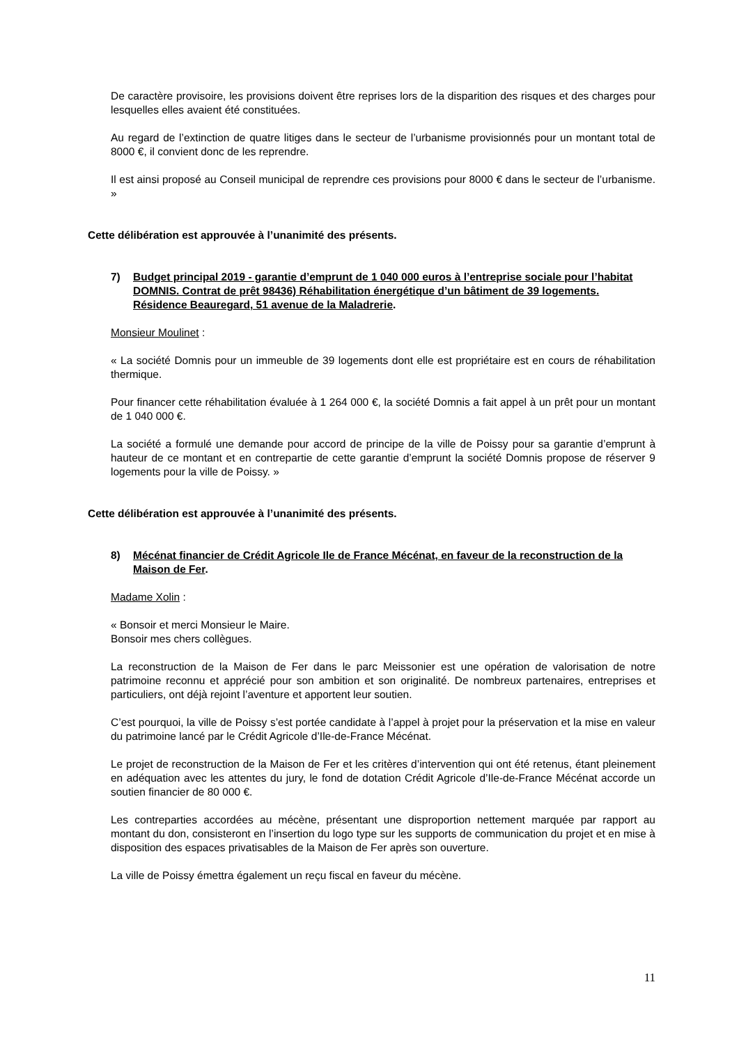De caractère provisoire, les provisions doivent être reprises lors de la disparition des risques et des charges pour lesquelles elles avaient été constituées.
Au regard de l’extinction de quatre litiges dans le secteur de l’urbanisme provisionnés pour un montant total de 8000 €, il convient donc de les reprendre.
Il est ainsi proposé au Conseil municipal de reprendre ces provisions pour 8000 € dans le secteur de l’urbanisme. »
Cette délibération est approuvée à l’unanimité des présents.
7) Budget principal 2019 - garantie d’emprunt de 1 040 000 euros à l’entreprise sociale pour l’habitat DOMNIS. Contrat de prêt 98436) Réhabilitation énergétique d’un bâtiment de 39 logements. Résidence Beauregard, 51 avenue de la Maladrerie.
Monsieur Moulinet :
« La société Domnis pour un immeuble de 39 logements dont elle est propriétaire est en cours de réhabilitation thermique.
Pour financer cette réhabilitation évaluée à 1 264 000 €, la société Domnis a fait appel à un prêt pour un montant de 1 040 000 €.
La société a formulé une demande pour accord de principe de la ville de Poissy pour sa garantie d’emprunt à hauteur de ce montant et en contrepartie de cette garantie d’emprunt la société Domnis propose de réserver 9 logements pour la ville de Poissy. »
Cette délibération est approuvée à l’unanimité des présents.
8) Mécénat financier de Crédit Agricole Ile de France Mécénat, en faveur de la reconstruction de la Maison de Fer.
Madame Xolin :
« Bonsoir et merci Monsieur le Maire.
Bonsoir mes chers collègues.
La reconstruction de la Maison de Fer dans le parc Meissonier est une opération de valorisation de notre patrimoine reconnu et apprécié pour son ambition et son originalité. De nombreux partenaires, entreprises et particuliers, ont déjà rejoint l’aventure et apportent leur soutien.
C’est pourquoi, la ville de Poissy s’est portée candidate à l’appel à projet pour la préservation et la mise en valeur du patrimoine lancé par le Crédit Agricole d’Ile-de-France Mécénat.
Le projet de reconstruction de la Maison de Fer et les critères d’intervention qui ont été retenus, étant pleinement en adéquation avec les attentes du jury, le fond de dotation Crédit Agricole d’Ile-de-France Mécénat accorde un soutien financier de 80 000 €.
Les contreparties accordées au mécène, présentant une disproportion nettement marquée par rapport au montant du don, consisteront en l’insertion du logo type sur les supports de communication du projet et en mise à disposition des espaces privatisables de la Maison de Fer après son ouverture.
La ville de Poissy émettra également un reçu fiscal en faveur du mécène.
11